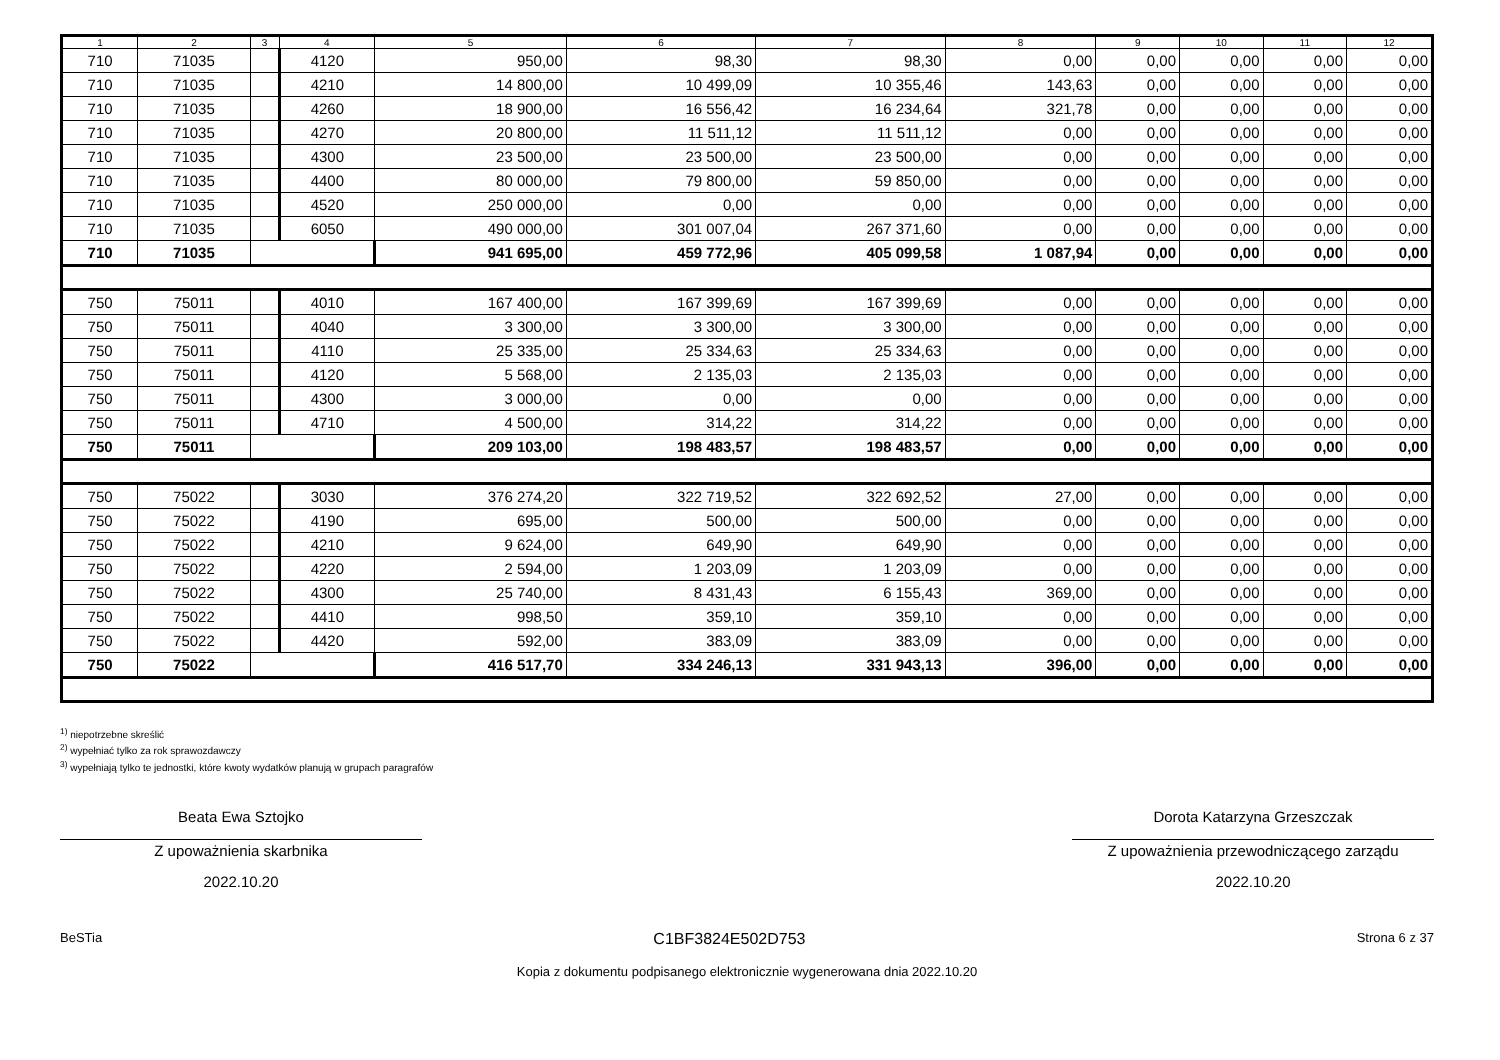| 1 | 2 | 3 | 4 | 5 | 6 | 7 | 8 | 9 | 10 | 11 | 12 |
| --- | --- | --- | --- | --- | --- | --- | --- | --- | --- | --- | --- |
| 710 | 71035 | | 4120 | 950,00 | 98,30 | 98,30 | 0,00 | 0,00 | 0,00 | 0,00 | 0,00 |
| 710 | 71035 | | 4210 | 14 800,00 | 10 499,09 | 10 355,46 | 143,63 | 0,00 | 0,00 | 0,00 | 0,00 |
| 710 | 71035 | | 4260 | 18 900,00 | 16 556,42 | 16 234,64 | 321,78 | 0,00 | 0,00 | 0,00 | 0,00 |
| 710 | 71035 | | 4270 | 20 800,00 | 11 511,12 | 11 511,12 | 0,00 | 0,00 | 0,00 | 0,00 | 0,00 |
| 710 | 71035 | | 4300 | 23 500,00 | 23 500,00 | 23 500,00 | 0,00 | 0,00 | 0,00 | 0,00 | 0,00 |
| 710 | 71035 | | 4400 | 80 000,00 | 79 800,00 | 59 850,00 | 0,00 | 0,00 | 0,00 | 0,00 | 0,00 |
| 710 | 71035 | | 4520 | 250 000,00 | 0,00 | 0,00 | 0,00 | 0,00 | 0,00 | 0,00 | 0,00 |
| 710 | 71035 | | 6050 | 490 000,00 | 301 007,04 | 267 371,60 | 0,00 | 0,00 | 0,00 | 0,00 | 0,00 |
| 710 | 71035 | | | 941 695,00 | 459 772,96 | 405 099,58 | 1 087,94 | 0,00 | 0,00 | 0,00 | 0,00 |
| 750 | 75011 | | 4010 | 167 400,00 | 167 399,69 | 167 399,69 | 0,00 | 0,00 | 0,00 | 0,00 | 0,00 |
| 750 | 75011 | | 4040 | 3 300,00 | 3 300,00 | 3 300,00 | 0,00 | 0,00 | 0,00 | 0,00 | 0,00 |
| 750 | 75011 | | 4110 | 25 335,00 | 25 334,63 | 25 334,63 | 0,00 | 0,00 | 0,00 | 0,00 | 0,00 |
| 750 | 75011 | | 4120 | 5 568,00 | 2 135,03 | 2 135,03 | 0,00 | 0,00 | 0,00 | 0,00 | 0,00 |
| 750 | 75011 | | 4300 | 3 000,00 | 0,00 | 0,00 | 0,00 | 0,00 | 0,00 | 0,00 | 0,00 |
| 750 | 75011 | | 4710 | 4 500,00 | 314,22 | 314,22 | 0,00 | 0,00 | 0,00 | 0,00 | 0,00 |
| 750 | 75011 | | | 209 103,00 | 198 483,57 | 198 483,57 | 0,00 | 0,00 | 0,00 | 0,00 | 0,00 |
| 750 | 75022 | | 3030 | 376 274,20 | 322 719,52 | 322 692,52 | 27,00 | 0,00 | 0,00 | 0,00 | 0,00 |
| 750 | 75022 | | 4190 | 695,00 | 500,00 | 500,00 | 0,00 | 0,00 | 0,00 | 0,00 | 0,00 |
| 750 | 75022 | | 4210 | 9 624,00 | 649,90 | 649,90 | 0,00 | 0,00 | 0,00 | 0,00 | 0,00 |
| 750 | 75022 | | 4220 | 2 594,00 | 1 203,09 | 1 203,09 | 0,00 | 0,00 | 0,00 | 0,00 | 0,00 |
| 750 | 75022 | | 4300 | 25 740,00 | 8 431,43 | 6 155,43 | 369,00 | 0,00 | 0,00 | 0,00 | 0,00 |
| 750 | 75022 | | 4410 | 998,50 | 359,10 | 359,10 | 0,00 | 0,00 | 0,00 | 0,00 | 0,00 |
| 750 | 75022 | | 4420 | 592,00 | 383,09 | 383,09 | 0,00 | 0,00 | 0,00 | 0,00 | 0,00 |
| 750 | 75022 | | | 416 517,70 | 334 246,13 | 331 943,13 | 396,00 | 0,00 | 0,00 | 0,00 | 0,00 |
<sup>1)</sup> niepotrzebne skreślić
<sup>2)</sup> wypełniać tylko za rok sprawozdawczy
<sup>3)</sup> wypełniają tylko te jednostki, które kwoty wydatków planują w grupach paragrafów
Beata Ewa Sztojko
Z upoważnienia skarbnika
2022.10.20
Dorota Katarzyna Grzeszczak
Z upoważnienia przewodniczącego zarządu
2022.10.20
BeSTia C1BF3824E502D753 Strona 6 z 37
Kopia z dokumentu podpisanego elektronicznie wygenerowana dnia 2022.10.20